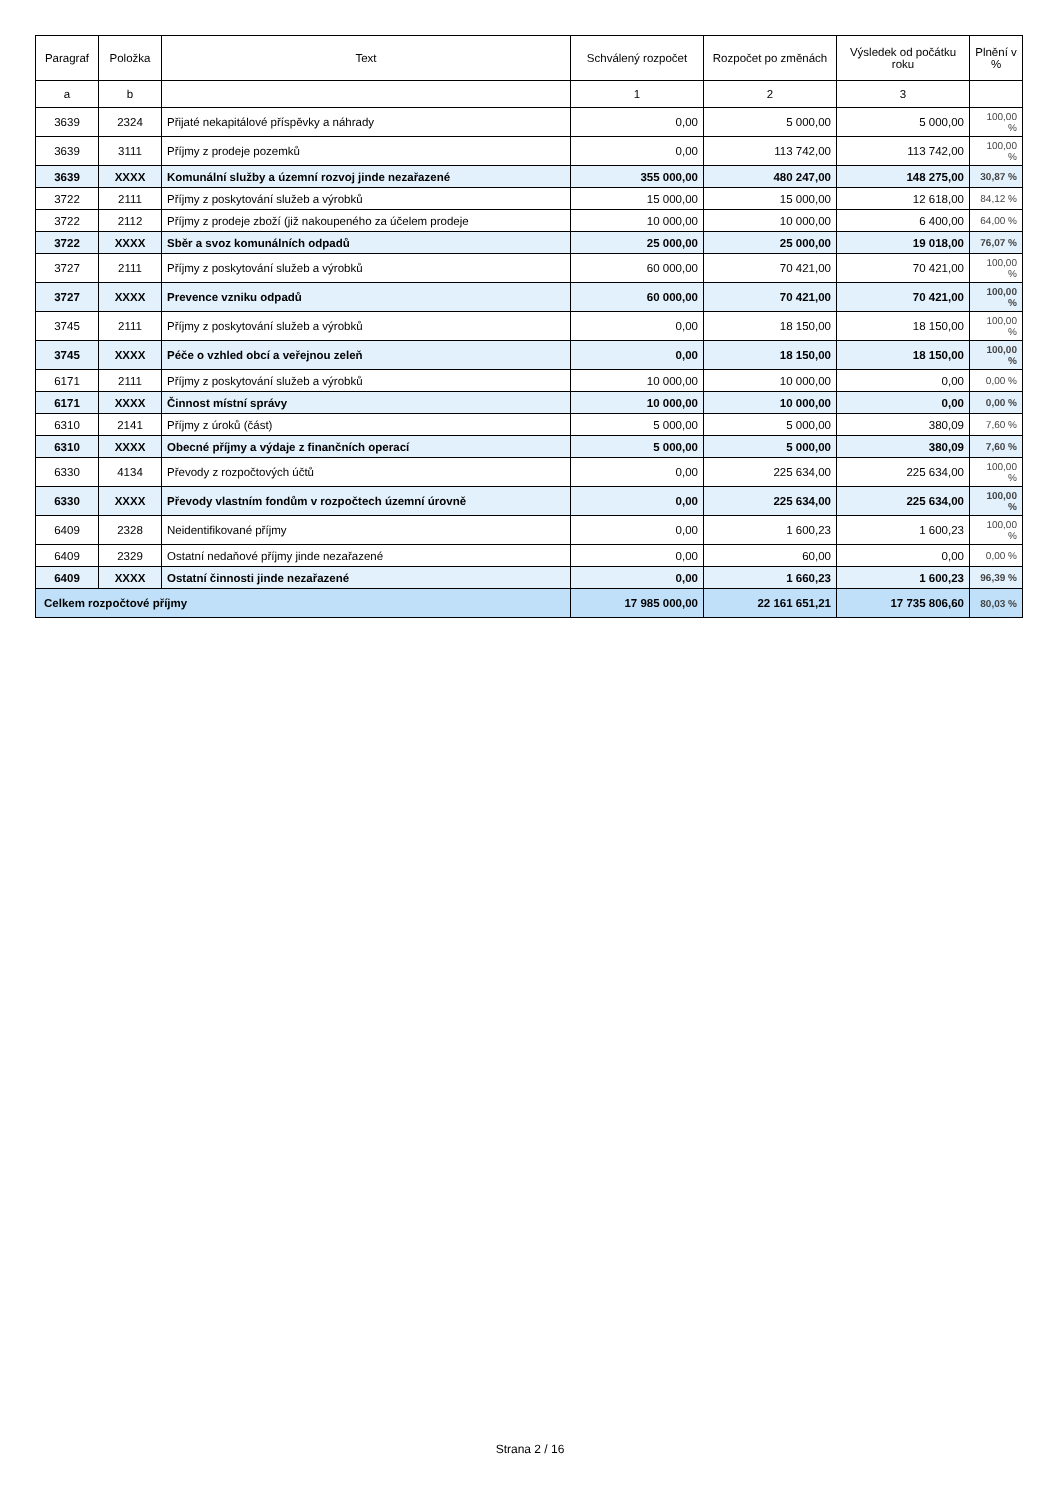| Paragraf | Položka | Text | Schválený rozpočet | Rozpočet po změnách | Výsledek od počátku roku | Plnění v % |
| --- | --- | --- | --- | --- | --- | --- |
| a | b | | 1 | 2 | 3 | |
| 3639 | 2324 | Přijaté nekapitálové příspěvky a náhrady | 0,00 | 5 000,00 | 5 000,00 | 100,00 % |
| 3639 | 3111 | Příjmy z prodeje pozemků | 0,00 | 113 742,00 | 113 742,00 | 100,00 % |
| 3639 | XXXX | Komunální služby a územní rozvoj jinde nezařazené | 355 000,00 | 480 247,00 | 148 275,00 | 30,87 % |
| 3722 | 2111 | Příjmy z poskytování služeb a výrobků | 15 000,00 | 15 000,00 | 12 618,00 | 84,12 % |
| 3722 | 2112 | Příjmy z prodeje zboží (již nakoupeného za účelem prodeje | 10 000,00 | 10 000,00 | 6 400,00 | 64,00 % |
| 3722 | XXXX | Sběr a svoz komunálních odpadů | 25 000,00 | 25 000,00 | 19 018,00 | 76,07 % |
| 3727 | 2111 | Příjmy z poskytování služeb a výrobků | 60 000,00 | 70 421,00 | 70 421,00 | 100,00 % |
| 3727 | XXXX | Prevence vzniku odpadů | 60 000,00 | 70 421,00 | 70 421,00 | 100,00 % |
| 3745 | 2111 | Příjmy z poskytování služeb a výrobků | 0,00 | 18 150,00 | 18 150,00 | 100,00 % |
| 3745 | XXXX | Péče o vzhled obcí a veřejnou zeleň | 0,00 | 18 150,00 | 18 150,00 | 100,00 % |
| 6171 | 2111 | Příjmy z poskytování služeb a výrobků | 10 000,00 | 10 000,00 | 0,00 | 0,00 % |
| 6171 | XXXX | Činnost místní správy | 10 000,00 | 10 000,00 | 0,00 | 0,00 % |
| 6310 | 2141 | Příjmy z úroků (část) | 5 000,00 | 5 000,00 | 380,09 | 7,60 % |
| 6310 | XXXX | Obecné příjmy a výdaje z finančních operací | 5 000,00 | 5 000,00 | 380,09 | 7,60 % |
| 6330 | 4134 | Převody z rozpočtových účtů | 0,00 | 225 634,00 | 225 634,00 | 100,00 % |
| 6330 | XXXX | Převody vlastním fondům v rozpočtech územní úrovně | 0,00 | 225 634,00 | 225 634,00 | 100,00 % |
| 6409 | 2328 | Neidentifikované příjmy | 0,00 | 1 600,23 | 1 600,23 | 100,00 % |
| 6409 | 2329 | Ostatní nedaňové příjmy jinde nezařazené | 0,00 | 60,00 | 0,00 | 0,00 % |
| 6409 | XXXX | Ostatní činnosti jinde nezařazené | 0,00 | 1 660,23 | 1 600,23 | 96,39 % |
| Celkem rozpočtové příjmy | | | 17 985 000,00 | 22 161 651,21 | 17 735 806,60 | 80,03 % |
Strana 2 / 16